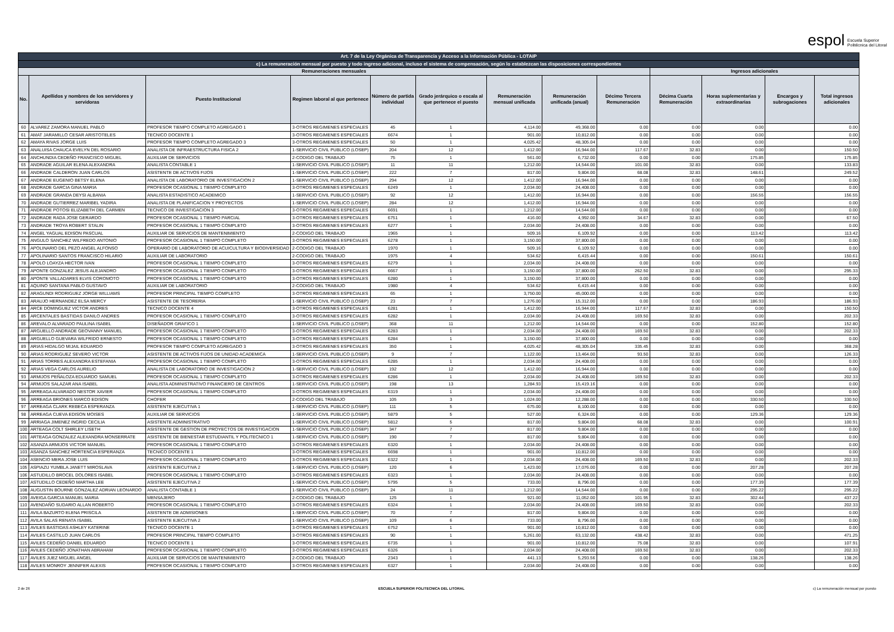espol Escuela Superior
Politécnica del Litoral
| Art. 7 de la Ley Orgánica de Transparencia y Acceso a la Información Pública - LOTAIP | | | | | | | | | | | | |
| --- | --- | --- | --- | --- | --- | --- | --- | --- | --- | --- | --- | --- |
| c) La remuneración mensual por puesto y todo ingreso adicional, incluso el sistema de compensación, según lo establezcan las disposiciones correspondientes | | | | | | | | | | | | |
| Remuneraciones mensuales | | | | | | | | | Ingresos adicionales | | | |
| No. | Apellidos y nombres de los servidores y servidoras | Puesto Institucional | Regimen laboral al que pertenece | Número de partida individual | Grado jerárquico o escala al que pertenece el puesto | Remuneración mensual unificada | Remuneración unificada (anual) | Décimo Tercera Remuneración | Décima Cuarta Remuneración | Horas suplementarias y extraordinarias | Encargos y subrogaciones | Total ingresos adicionales |
| 60 | ALVAREZ ZAMORA MANUEL PABLO | PROFESOR TIEMPO COMPLETO AGREGADO 1 | 3-OTROS REGIMENES ESPECIALES | 45 | 1 | 4,114.00 | 49,368.00 | 0.00 | 0.00 | 0.00 | | 0.00 |
| 61 | AMAT JARAMILLO CESAR ARISTOTELES | TECNICO DOCENTE 1 | 3-OTROS REGIMENES ESPECIALES | 6674 | 1 | 901.00 | 10,812.00 | 0.00 | 0.00 | 0.00 | | 0.00 |
| 62 | AMAYA RIVAS JORGE LUIS | PROFESOR TIEMPO COMPLETO AGREGADO 3 | 3-OTROS REGIMENES ESPECIALES | 50 | 1 | 4,025.42 | 48,305.04 | 0.00 | 0.00 | 0.00 | | 0.00 |
| 63 | ANALUISA CHAUCA EVELYN DEL ROSARIO | ANALISTA DE INFRAESTRUCTURA FISICA 2 | 1-SERVICIO CIVIL PUBLICO (LOSEP) | 204 | 12 | 1,412.00 | 16,944.00 | 117.67 | 32.83 | 0.00 | | 150.50 |
| 64 | ANCHUNDIA CEDEÑO FRANCISCO MIGUEL | AUXILIAR DE SERVICIOS | 2-CODIGO DEL TRABAJO | 75 | 1 | 561.00 | 6,732.00 | 0.00 | 0.00 | 175.85 | | 175.85 |
| 65 | ANDRADE AGUILAR ELENA ALEXANDRA | ANALISTA CONTABLE 1 | 1-SERVICIO CIVIL PUBLICO (LOSEP) | 11 | 11 | 1,212.00 | 14,544.00 | 101.00 | 32.83 | 0.00 | | 133.83 |
| 66 | ANDRADE CALDERON JUAN CARLOS | ASISTENTE DE ACTIVOS FIJOS | 1-SERVICIO CIVIL PUBLICO (LOSEP) | 222 | 7 | 817.00 | 9,804.00 | 68.08 | 32.83 | 148.61 | | 249.52 |
| 67 | ANDRADE EUGENIO BETSY ELENA | ANALISTA DE LABORATORIO DE INVESTIGACION 2 | 1-SERVICIO CIVIL PUBLICO (LOSEP) | 294 | 12 | 1,412.00 | 16,944.00 | 0.00 | 0.00 | 0.00 | | 0.00 |
| 68 | ANDRADE GARCIA GINA MARIA | PROFESOR OCASIONAL 1 TIEMPO COMPLETO | 3-OTROS REGIMENES ESPECIALES | 6249 | 1 | 2,034.00 | 24,408.00 | 0.00 | 0.00 | 0.00 | | 0.00 |
| 69 | ANDRADE GRANDA DEYSI ALBANIA | ANALISTA ESTADISTICO ACADEMICO | 1-SERVICIO CIVIL PUBLICO (LOSEP) | 92 | 12 | 1,412.00 | 16,944.00 | 0.00 | 0.00 | 156.55 | | 156.55 |
| 70 | ANDRADE GUTIERREZ MARIBEL YADIRA | ANALISTA DE PLANIFICACION Y PROYECTOS | 1-SERVICIO CIVIL PUBLICO (LOSEP) | 284 | 12 | 1,412.00 | 16,944.00 | 0.00 | 0.00 | 0.00 | | 0.00 |
| 71 | ANDRADE POTOSI ELIZABETH DEL CARMEN | TECNICO DE INVESTIGACION 3 | 3-OTROS REGIMENES ESPECIALES | 6691 | 1 | 1,212.00 | 14,544.00 | 0.00 | 0.00 | 0.00 | | 0.00 |
| 72 | ANDRADE RADA JOSE GERARDO | PROFESOR OCASIONAL 1 TIEMPO PARCIAL | 3-OTROS REGIMENES ESPECIALES | 6751 | 1 | 416.00 | 4,992.00 | 34.67 | 32.83 | 0.00 | | 67.50 |
| 73 | ANDRADE TROYA ROBERT STALIN | PROFESOR OCASIONAL 1 TIEMPO COMPLETO | 3-OTROS REGIMENES ESPECIALES | 6277 | 1 | 2,034.00 | 24,408.00 | 0.00 | 0.00 | 0.00 | | 0.00 |
| 74 | ANGEL YAGUAL EDISON PASCUAL | AUXILIAR DE SERVICIOS DE MANTENIMIENTO | 2-CODIGO DEL TRABAJO | 1965 | 1 | 509.16 | 6,109.92 | 0.00 | 0.00 | 113.42 | | 113.42 |
| 75 | ANGULO SANCHEZ WILFREDO ANTONIO | PROFESOR OCASIONAL 1 TIEMPO COMPLETO | 3-OTROS REGIMENES ESPECIALES | 6278 | 1 | 3,150.00 | 37,800.00 | 0.00 | 0.00 | 0.00 | | 0.00 |
| 76 | APOLINARIO DEL PEZO ANGEL ALFONSO | OPERARIO DE LABORATORIO DE ACUICULTURA Y BIODIVERSIDAD | 2-CODIGO DEL TRABAJO | 1970 | 1 | 509.16 | 6,109.92 | 0.00 | 0.00 | 0.00 | | 0.00 |
| 77 | APOLINARIO SANTOS FRANCISCO HILARIO | AUXILIAR DE LABORATORIO | 2-CODIGO DEL TRABAJO | 1975 | 4 | 534.62 | 6,415.44 | 0.00 | 0.00 | 150.61 | | 150.61 |
| 78 | APOLO LOAYZA HECTOR IVAN | PROFESOR OCASIONAL 1 TIEMPO COMPLETO | 3-OTROS REGIMENES ESPECIALES | 6279 | 1 | 2,034.00 | 24,408.00 | 0.00 | 0.00 | 0.00 | | 0.00 |
| 79 | APONTE GONZALEZ JESUS ALEJANDRO | PROFESOR OCASIONAL 1 TIEMPO COMPLETO | 3-OTROS REGIMENES ESPECIALES | 6667 | 1 | 3,150.00 | 37,800.00 | 262.50 | 32.83 | 0.00 | | 295.33 |
| 80 | APONTE VALLADARES ELVIS COROMOTO | PROFESOR OCASIONAL 1 TIEMPO COMPLETO | 3-OTROS REGIMENES ESPECIALES | 6280 | 1 | 3,150.00 | 37,800.00 | 0.00 | 0.00 | 0.00 | | 0.00 |
| 81 | AQUINO SANTANA PABLO GUSTAVO | AUXILIAR DE LABORATORIO | 2-CODIGO DEL TRABAJO | 1980 | 4 | 534.62 | 6,415.44 | 0.00 | 0.00 | 0.00 | | 0.00 |
| 82 | ARAGUNDI RODRIGUEZ JORGE WILLIAMS | PROFESOR PRINCIPAL TIEMPO COMPLETO | 3-OTROS REGIMENES ESPECIALES | 65 | 1 | 3,750.00 | 45,000.00 | 0.00 | 0.00 | 0.00 | | 0.00 |
| 83 | ARAUJO HERNANDEZ ELSA MERCY | ASISTENTE DE TESORERIA | 1-SERVICIO CIVIL PUBLICO (LOSEP) | 23 | 7 | 1,276.00 | 15,312.00 | 0.00 | 0.00 | 186.93 | | 186.93 |
| 84 | ARCE DOMINGUEZ VICTOR ANDRES | TECNICO DOCENTE 4 | 3-OTROS REGIMENES ESPECIALES | 6281 | 1 | 1,412.00 | 16,944.00 | 117.67 | 32.83 | 0.00 | | 150.50 |
| 85 | ARCENTALES BASTIDAS DANILO ANDRES | PROFESOR OCASIONAL 1 TIEMPO COMPLETO | 3-OTROS REGIMENES ESPECIALES | 6282 | 1 | 2,034.00 | 24,408.00 | 169.50 | 32.83 | 0.00 | | 202.33 |
| 86 | AREVALO ALVARADO PAULINA ISABEL | DISEÑADOR GRAFICO 1 | 1-SERVICIO CIVIL PUBLICO (LOSEP) | 368 | 11 | 1,212.00 | 14,544.00 | 0.00 | 0.00 | 152.80 | | 152.80 |
| 87 | ARGUELLO ANDRADE GEOVANNY MANUEL | PROFESOR OCASIONAL 1 TIEMPO COMPLETO | 3-OTROS REGIMENES ESPECIALES | 6283 | 1 | 2,034.00 | 24,408.00 | 169.50 | 32.83 | 0.00 | | 202.33 |
| 88 | ARGUELLO GUEVARA WILFRIDO ERNESTO | PROFESOR OCASIONAL 1 TIEMPO COMPLETO | 3-OTROS REGIMENES ESPECIALES | 6284 | 1 | 3,150.00 | 37,800.00 | 0.00 | 0.00 | 0.00 | | 0.00 |
| 89 | ARIAS HIDALGO MIJAIL EDUARDO | PROFESOR TIEMPO COMPLETO AGREGADO 3 | 3-OTROS REGIMENES ESPECIALES | 350 | 1 | 4,025.42 | 48,305.04 | 335.45 | 32.83 | 0.00 | | 368.28 |
| 90 | ARIAS RODRIGUEZ SEVERO VICTOR | ASISTENTE DE ACTIVOS FIJOS DE UNIDAD ACADEMICA | 1-SERVICIO CIVIL PUBLICO (LOSEP) | 9 | 7 | 1,122.00 | 13,464.00 | 93.50 | 32.83 | 0.00 | | 126.33 |
| 91 | ARIAS TORRES ALEXANDRA ESTEFANIA | PROFESOR OCASIONAL 1 TIEMPO COMPLETO | 3-OTROS REGIMENES ESPECIALES | 6285 | 1 | 2,034.00 | 24,408.00 | 0.00 | 0.00 | 0.00 | | 0.00 |
| 92 | ARIAS VEGA CARLOS AURELIO | ANALISTA DE LABORATORIO DE INVESTIGACION 2 | 1-SERVICIO CIVIL PUBLICO (LOSEP) | 192 | 12 | 1,412.00 | 16,944.00 | 0.00 | 0.00 | 0.00 | | 0.00 |
| 93 | ARMIJOS PEÑALOZA EDUARDO SAMUEL | PROFESOR OCASIONAL 1 TIEMPO COMPLETO | 3-OTROS REGIMENES ESPECIALES | 6286 | 1 | 2,034.00 | 24,408.00 | 169.50 | 32.83 | 0.00 | | 202.33 |
| 94 | ARMIJOS SALAZAR ANA ISABEL | ANALISTA ADMINISTRATIVO FINANCIERO DE CENTROS | 1-SERVICIO CIVIL PUBLICO (LOSEP) | 198 | 13 | 1,284.93 | 15,419.16 | 0.00 | 0.00 | 0.00 | | 0.00 |
| 95 | ARREAGA ALVARADO NESTOR XAVIER | PROFESOR OCASIONAL 1 TIEMPO COMPLETO | 3-OTROS REGIMENES ESPECIALES | 6319 | 1 | 2,034.00 | 24,408.00 | 0.00 | 0.00 | 0.00 | | 0.00 |
| 96 | ARREAGA BRIONES MARCO EDISON | CHOFER | 2-CODIGO DEL TRABAJO | 105 | 3 | 1,024.00 | 12,288.00 | 0.00 | 0.00 | 330.50 | | 330.50 |
| 97 | ARREAGA CLARK REBECA ESPERANZA | ASISTENTE EJECUTIVA 1 | 1-SERVICIO CIVIL PUBLICO (LOSEP) | 111 | 5 | 675.00 | 8,100.00 | 0.00 | 0.00 | 0.00 | | 0.00 |
| 98 | ARREAGA CUEVA EDISON MOISES | AUXILIAR DE SERVICIOS | 1-SERVICIO CIVIL PUBLICO (LOSEP) | 5879 | 5 | 527.00 | 6,324.00 | 0.00 | 0.00 | 129.36 | | 129.36 |
| 99 | ARRIAGA JIMENEZ INGRID CECILIA | ASISTENTE ADMINISTRATIVO | 1-SERVICIO CIVIL PUBLICO (LOSEP) | 5812 | 5 | 817.00 | 9,804.00 | 68.08 | 32.83 | 0.00 | | 100.91 |
| 100 | ARTEAGA COLT SHIRLEY LISETH | ASISTENTE DE GESTION DE PROYECTOS DE INVESTIGACION | 1-SERVICIO CIVIL PUBLICO (LOSEP) | 347 | 7 | 817.00 | 9,804.00 | 0.00 | 0.00 | 0.00 | | 0.00 |
| 101 | ARTEAGA GONZALEZ ALEXANDRA MONSERRATE | ASISTENTE DE BIENESTAR ESTUDIANTIL Y POLITECNICO 1 | 1-SERVICIO CIVIL PUBLICO (LOSEP) | 190 | 7 | 817.00 | 9,804.00 | 0.00 | 0.00 | 0.00 | | 0.00 |
| 102 | ASANZA ARMIJOS VICTOR MANUEL | PROFESOR OCASIONAL 1 TIEMPO COMPLETO | 3-OTROS REGIMENES ESPECIALES | 6320 | 1 | 2,034.00 | 24,408.00 | 0.00 | 0.00 | 0.00 | | 0.00 |
| 103 | ASANZA SANCHEZ HORTENCIA ESPERANZA | TECNICO DOCENTE 1 | 3-OTROS REGIMENES ESPECIALES | 6698 | 1 | 901.00 | 10,812.00 | 0.00 | 0.00 | 0.00 | | 0.00 |
| 104 | ASENCIO MERA JOSE LUIS | PROFESOR OCASIONAL 1 TIEMPO COMPLETO | 3-OTROS REGIMENES ESPECIALES | 6322 | 1 | 2,034.00 | 24,408.00 | 169.50 | 32.83 | 0.00 | | 202.33 |
| 105 | ASPIAZU YUMBLA JANETT MIROSLAVA | ASISTENTE EJECUTIVA 2 | 1-SERVICIO CIVIL PUBLICO (LOSEP) | 120 | 6 | 1,423.00 | 17,076.00 | 0.00 | 0.00 | 207.28 | | 207.28 |
| 106 | ASTUDILLO BROCEL DOLORES ISABEL | PROFESOR OCASIONAL 1 TIEMPO COMPLETO | 3-OTROS REGIMENES ESPECIALES | 6323 | 1 | 2,034.00 | 24,408.00 | 0.00 | 0.00 | 0.00 | | 0.00 |
| 107 | ASTUDILLO CEDEÑO MARTHA LEE | ASISTENTE EJECUTIVA 2 | 1-SERVICIO CIVIL PUBLICO (LOSEP) | 5795 | 5 | 733.00 | 8,796.00 | 0.00 | 0.00 | 177.39 | | 177.39 |
| 108 | AUGUSTIN BOURNE GONZALEZ ADRIAN LEONARDO | ANALISTA CONTABLE 1 | 1-SERVICIO CIVIL PUBLICO (LOSEP) | 24 | 11 | 1,212.00 | 14,544.00 | 0.00 | 0.00 | 295.22 | | 295.22 |
| 109 | AVEIGA GARCIA MANUEL MARIA | MENSAJERO | 2-CODIGO DEL TRABAJO | 125 | 1 | 921.00 | 11,052.00 | 101.95 | 32.83 | 302.44 | | 437.22 |
| 110 | AVENDAÑO SUDARIO ALLAN ROBERTO | PROFESOR OCASIONAL 1 TIEMPO COMPLETO | 3-OTROS REGIMENES ESPECIALES | 6324 | 1 | 2,034.00 | 24,408.00 | 169.50 | 32.83 | 0.00 | | 202.33 |
| 111 | AVILA BAZURTO ELENA PRISCILA | ASISTENTE DE ADMISIONES | 1-SERVICIO CIVIL PUBLICO (LOSEP) | 70 | 7 | 817.00 | 9,804.00 | 0.00 | 0.00 | 0.00 | | 0.00 |
| 112 | AVILA SALAS RENATA ISABEL | ASISTENTE EJECUTIVA 2 | 1-SERVICIO CIVIL PUBLICO (LOSEP) | 109 | 6 | 733.00 | 8,796.00 | 0.00 | 0.00 | 0.00 | | 0.00 |
| 113 | AVILES BASTIDAS ASHLEY KATERINE | TECNICO DOCENTE 1 | 3-OTROS REGIMENES ESPECIALES | 6752 | 1 | 901.00 | 10,812.00 | 0.00 | 0.00 | 0.00 | | 0.00 |
| 114 | AVILES CASTILLO JUAN CARLOS | PROFESOR PRINCIPAL TIEMPO COMPLETO | 3-OTROS REGIMENES ESPECIALES | 90 | 1 | 5,261.00 | 63,132.00 | 438.42 | 32.83 | 0.00 | | 471.25 |
| 115 | AVILES CEDEÑO DANIEL EDUARDO | TECNICO DOCENTE 1 | 3-OTROS REGIMENES ESPECIALES | 6735 | 1 | 901.00 | 10,812.00 | 75.08 | 32.83 | 0.00 | | 107.91 |
| 116 | AVILES CEDEÑO JONATHAN ABRAHAM | PROFESOR OCASIONAL 1 TIEMPO COMPLETO | 3-OTROS REGIMENES ESPECIALES | 6326 | 1 | 2,034.00 | 24,408.00 | 169.50 | 32.83 | 0.00 | | 202.33 |
| 117 | AVILES JUEZ MIGUEL ANGEL | AUXILIAR DE SERVICIOS DE MANTENIMIENTO | 2-CODIGO DEL TRABAJO | 2343 | 1 | 441.13 | 5,293.56 | 0.00 | 0.00 | 138.26 | | 138.26 |
| 118 | AVILES MONROY JENNIFER ALEXIS | PROFESOR OCASIONAL 1 TIEMPO COMPLETO | 3-OTROS REGIMENES ESPECIALES | 6327 | 1 | 2,034.00 | 24,408.00 | 0.00 | 0.00 | 0.00 | | 0.00 |
2 de 26 ESCUELA SUPERIOR POLITECNICA DEL LITORAL c) La remuneración mensual por puesto